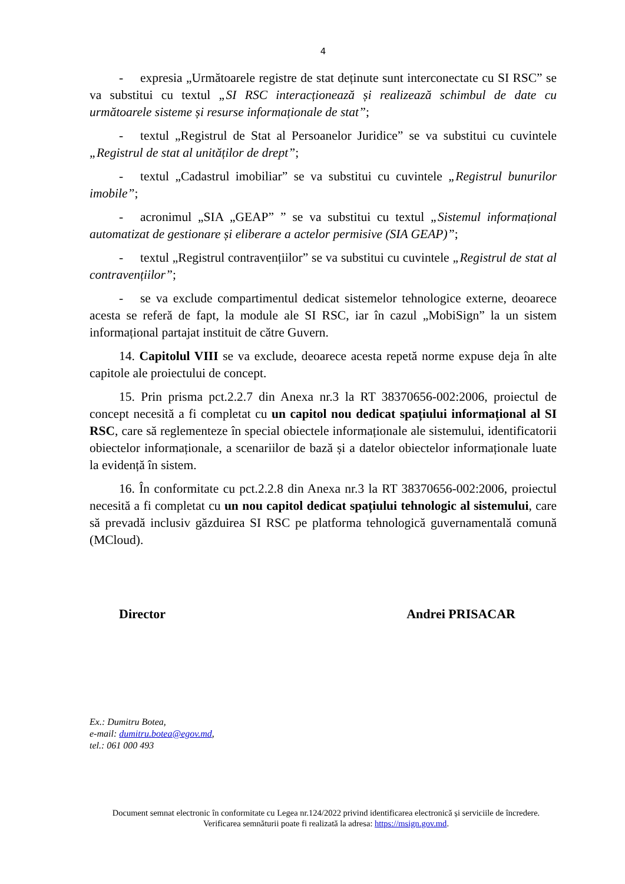4
- expresia „Următoarele registre de stat deținute sunt interconectate cu SI RSC” se va substitui cu textul „SI RSC interacționează și realizează schimbul de date cu următoarele sisteme și resurse informaționale de stat”;
- textul „Registrul de Stat al Persoanelor Juridice” se va substitui cu cuvintele „Registrul de stat al unităților de drept”;
- textul „Cadastrul imobiliar” se va substitui cu cuvintele „Registrul bunurilor imobile”;
- acronimul „SIA „GEAP” ” se va substitui cu textul „Sistemul informațional automatizat de gestionare și eliberare a actelor permisive (SIA GEAP)”;
- textul „Registrul contravențiilor” se va substitui cu cuvintele „Registrul de stat al contravențiilor”;
- se va exclude compartimentul dedicat sistemelor tehnologice externe, deoarece acesta se referă de fapt, la module ale SI RSC, iar în cazul „MobiSign” la un sistem informațional partajat instituit de către Guvern.
14. Capitolul VIII se va exclude, deoarece acesta repetă norme expuse deja în alte capitole ale proiectului de concept.
15. Prin prisma pct.2.2.7 din Anexa nr.3 la RT 38370656-002:2006, proiectul de concept necesită a fi completat cu un capitol nou dedicat spațiului informațional al SI RSC, care să reglementeze în special obiectele informaționale ale sistemului, identificatorii obiectelor informaționale, a scenariilor de bază și a datelor obiectelor informaționale luate la evidență în sistem.
16. În conformitate cu pct.2.2.8 din Anexa nr.3 la RT 38370656-002:2006, proiectul necesită a fi completat cu un nou capitol dedicat spațiului tehnologic al sistemului, care să prevadă inclusiv găzduirea SI RSC pe platforma tehnologică guvernamentală comună (MCloud).
Director Andrei PRISACAR
Ex.: Dumitru Botea,
e-mail: dumitru.botea@egov.md,
tel.: 061 000 493
Document semnat electronic în conformitate cu Legea nr.124/2022 privind identificarea electronică și serviciile de încredere.
Verificarea semnăturii poate fi realizată la adresa: https://msign.gov.md.